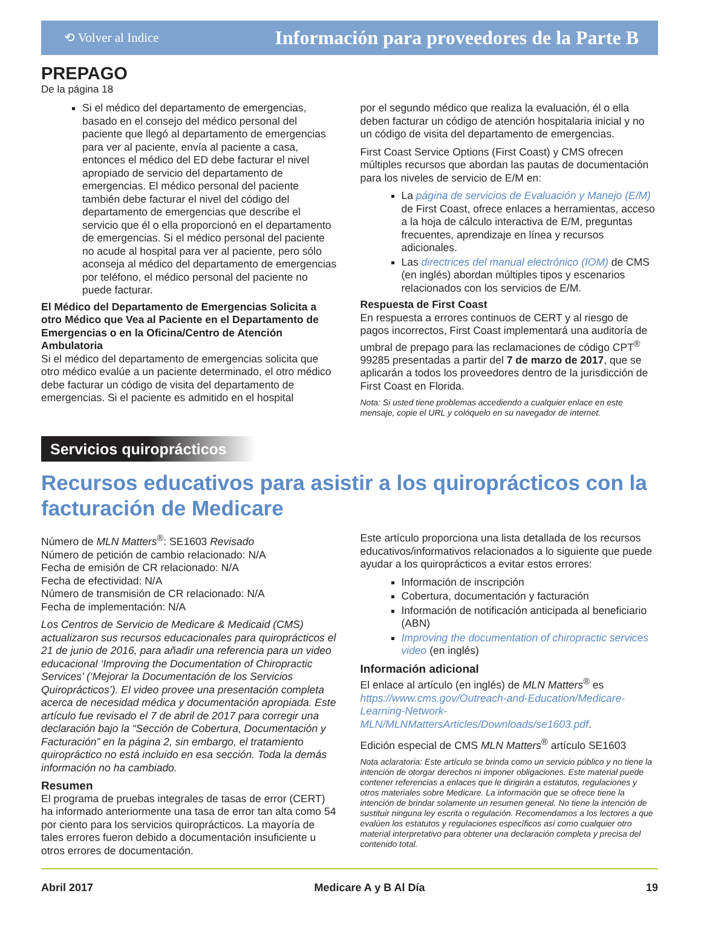⟲ Volver al Indice Información para proveedores de la Parte B
PREPAGO
De la página 18
Si el médico del departamento de emergencias, basado en el consejo del médico personal del paciente que llegó al departamento de emergencias para ver al paciente, envía al paciente a casa, entonces el médico del ED debe facturar el nivel apropiado de servicio del departamento de emergencias. El médico personal del paciente también debe facturar el nivel del código del departamento de emergencias que describe el servicio que él o ella proporcionó en el departamento de emergencias. Si el médico personal del paciente no acude al hospital para ver al paciente, pero sólo aconseja al médico del departamento de emergencias por teléfono, el médico personal del paciente no puede facturar.
El Médico del Departamento de Emergencias Solicita a otro Médico que Vea al Paciente en el Departamento de Emergencias o en la Oficina/Centro de Atención Ambulatoria
Si el médico del departamento de emergencias solicita que otro médico evalúe a un paciente determinado, el otro médico debe facturar un código de visita del departamento de emergencias. Si el paciente es admitido en el hospital
por el segundo médico que realiza la evaluación, él o ella deben facturar un código de atención hospitalaria inicial y no un código de visita del departamento de emergencias.
First Coast Service Options (First Coast) y CMS ofrecen múltiples recursos que abordan las pautas de documentación para los niveles de servicio de E/M en:
La página de servicios de Evaluación y Manejo (E/M) de First Coast, ofrece enlaces a herramientas, acceso a la hoja de cálculo interactiva de E/M, preguntas frecuentes, aprendizaje en línea y recursos adicionales.
Las directrices del manual electrónico (IOM) de CMS (en inglés) abordan múltiples tipos y escenarios relacionados con los servicios de E/M.
Respuesta de First Coast
En respuesta a errores continuos de CERT y al riesgo de pagos incorrectos, First Coast implementará una auditoría de umbral de prepago para las reclamaciones de código CPT<sup>®</sup> 99285 presentadas a partir del 7 de marzo de 2017, que se aplicarán a todos los proveedores dentro de la jurisdicción de First Coast en Florida.
Nota: Si usted tiene problemas accediendo a cualquier enlace en este mensaje, copie el URL y colóquelo en su navegador de internet.
Servicios quiroprácticos
Recursos educativos para asistir a los quiroprácticos con la facturación de Medicare
Número de MLN Matters<sup>®</sup>: SE1603 Revisado
Número de petición de cambio relacionado: N/A
Fecha de emisión de CR relacionado: N/A
Fecha de efectividad: N/A
Número de transmisión de CR relacionado: N/A
Fecha de implementación: N/A
Los Centros de Servicio de Medicare & Medicaid (CMS) actualizaron sus recursos educacionales para quiroprácticos el 21 de junio de 2016, para añadir una referencia para un video educacional ‘Improving the Documentation of Chiropractic Services’ (‘Mejorar la Documentación de los Servicios Quiroprácticos’). El video provee una presentación completa acerca de necesidad médica y documentación apropiada. Este artículo fue revisado el 7 de abril de 2017 para corregir una declaración bajo la “Sección de Cobertura, Documentación y Facturación” en la página 2, sin embargo, el tratamiento quiropráctico no está incluido en esa sección. Toda la demás información no ha cambiado.
Resumen
El programa de pruebas integrales de tasas de error (CERT) ha informado anteriormente una tasa de error tan alta como 54 por ciento para los servicios quiroprácticos. La mayoría de tales errores fueron debido a documentación insuficiente u otros errores de documentación.
Este artículo proporciona una lista detallada de los recursos educativos/informativos relacionados a lo siguiente que puede ayudar a los quiroprácticos a evitar estos errores:
Información de inscripción
Cobertura, documentación y facturación
Información de notificación anticipada al beneficiario (ABN)
Improving the documentation of chiropractic services video (en inglés)
Información adicional
El enlace al artículo (en inglés) de MLN Matters<sup>®</sup> es https://www.cms.gov/Outreach-and-Education/Medicare-Learning-Network-MLN/MLNMattersArticles/Downloads/se1603.pdf.
Edición especial de CMS MLN Matters<sup>®</sup> artículo SE1603
Nota aclaratoria: Este artículo se brinda como un servicio público y no tiene la intención de otorgar derechos ni imponer obligaciones. Este material puede contener referencias a enlaces que le dirigirán a estatutos, regulaciones y otros materiales sobre Medicare. La información que se ofrece tiene la intención de brindar solamente un resumen general. No tiene la intención de sustituir ninguna ley escrita o regulación. Recomendamos a los lectores a que evalúen los estatutos y regulaciones específicos así como cualquier otro material interpretativo para obtener una declaración completa y precisa del contenido total.
Abril 2017 Medicare A y B Al Día 19